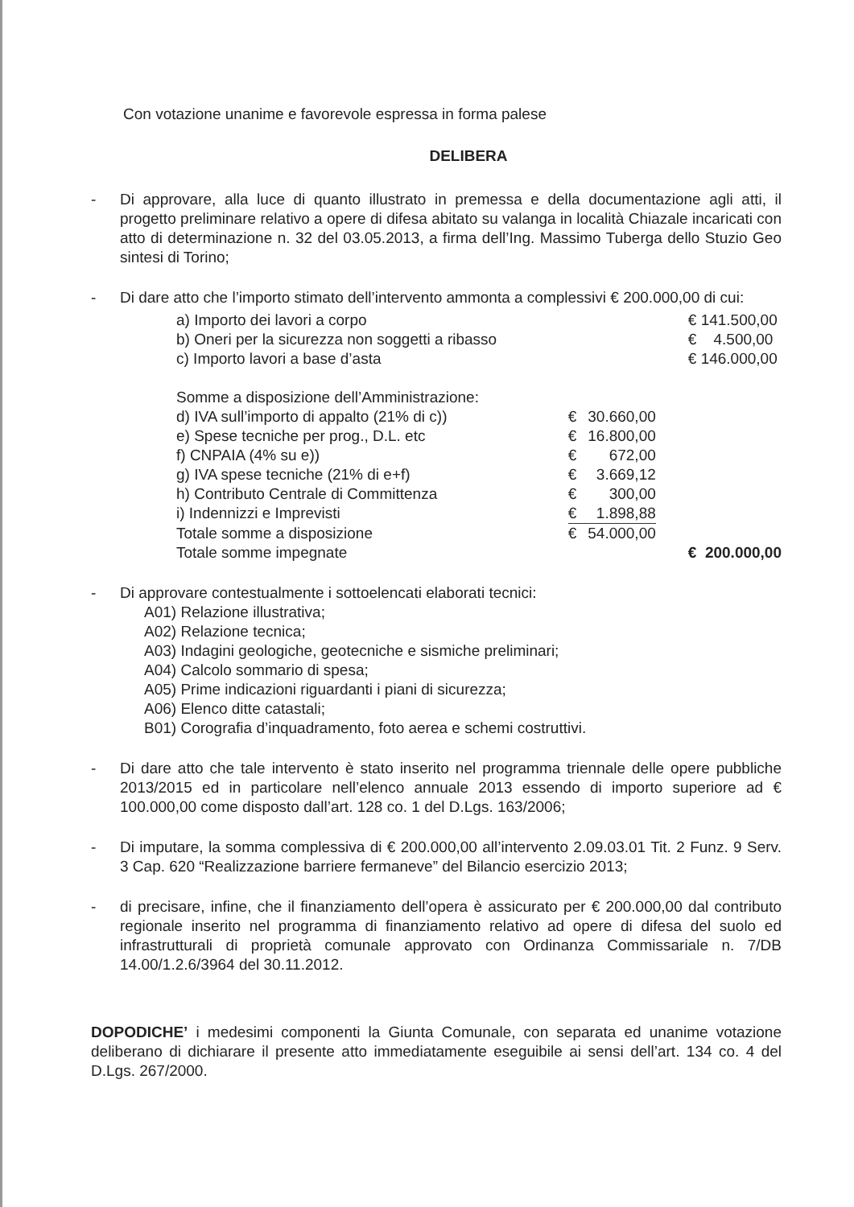Con votazione unanime e favorevole espressa in forma palese
DELIBERA
- Di approvare, alla luce di quanto illustrato in premessa e della documentazione agli atti, il progetto preliminare relativo a opere di difesa abitato su valanga in località Chiazale incaricati con atto di determinazione n. 32 del 03.05.2013, a firma dell’Ing. Massimo Tuberga dello Stuzio Geo sintesi di Torino;
- Di dare atto che l’importo stimato dell’intervento ammonta a complessivi € 200.000,00 di cui:
| a) Importo dei lavori a corpo | | | € 141.500,00 |
| b) Oneri per la sicurezza non soggetti a ribasso | | | € 4.500,00 |
| c) Importo lavori a base d’asta | | | € 146.000,00 |
| Somme a disposizione dell’Amministrazione: | | | |
| d) IVA sull’importo di appalto (21% di c)) | € | 30.660,00 | |
| e) Spese tecniche per prog., D.L. etc | € | 16.800,00 | |
| f) CNPAIA (4% su e)) | € | 672,00 | |
| g) IVA spese tecniche (21% di e+f) | € | 3.669,12 | |
| h) Contributo Centrale di Committenza | € | 300,00 | |
| i) Indennizzi e Imprevisti | € | 1.898,88 | |
| Totale somme a disposizione | € | 54.000,00 | |
| Totale somme impegnate | | | € 200.000,00 |
- Di approvare contestualmente i sottoelencati elaborati tecnici:
A01) Relazione illustrativa;
A02) Relazione tecnica;
A03) Indagini geologiche, geotecniche e sismiche preliminari;
A04) Calcolo sommario di spesa;
A05) Prime indicazioni riguardanti i piani di sicurezza;
A06) Elenco ditte catastali;
B01) Corografia d’inquadramento, foto aerea e schemi costruttivi.
- Di dare atto che tale intervento è stato inserito nel programma triennale delle opere pubbliche 2013/2015 ed in particolare nell’elenco annuale 2013 essendo di importo superiore ad € 100.000,00 come disposto dall’art. 128 co. 1 del D.Lgs. 163/2006;
- Di imputare, la somma complessiva di € 200.000,00 all’intervento 2.09.03.01 Tit. 2 Funz. 9 Serv. 3 Cap. 620 “Realizzazione barriere fermaneve” del Bilancio esercizio 2013;
- di precisare, infine, che il finanziamento dell’opera è assicurato per € 200.000,00 dal contributo regionale inserito nel programma di finanziamento relativo ad opere di difesa del suolo ed infrastrutturali di proprietà comunale approvato con Ordinanza Commissariale n. 7/DB 14.00/1.2.6/3964 del 30.11.2012.
DOPODICHE’ i medesimi componenti la Giunta Comunale, con separata ed unanime votazione deliberano di dichiarare il presente atto immediatamente eseguibile ai sensi dell’art. 134 co. 4 del D.Lgs. 267/2000.